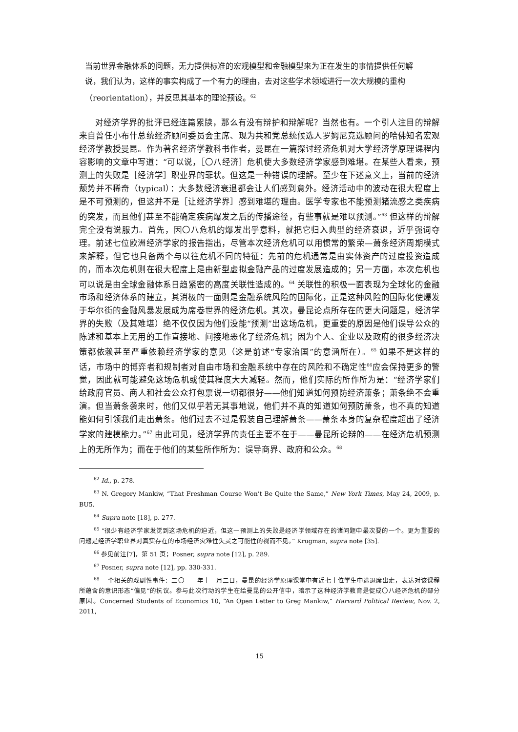当前世界金融体系的问题，无力提供标准的宏观模型和金融模型来为正在发生的事情提供任何解说，我们认为，这样的事实构成了一个有力的理由，去对这些学术领域进行一次大规模的重构（reorientation），并反思其基本的理论预设。<sup>62</sup>
对经济学界的批评已经连篇累牍，那么有没有辩护和辩解呢？当然也有。一个引人注目的辩解来自曾任小布什总统经济顾问委员会主席、现为共和党总统候选人罗姆尼竞选顾问的哈佛知名宏观经济学教授曼昆。作为著名经济学教科书作者，曼昆在一篇探讨经济危机对大学经济学原理课程内容影响的文章中写道：“可以说，［〇八经济］危机使大多数经济学家感到难堪。在某些人看来，预测上的失败是［经济学］职业界的罪状。但这是一种错误的理解。至少在下述意义上，当前的经济颓势并不稀奇（typical）：大多数经济衰退都会让人们感到意外。经济活动中的波动在很大程度上是不可预测的，但这并不是［让经济学界］感到难堪的理由。医学专家也不能预测猪流感之类疾病的突发，而且他们甚至不能确定疾病爆发之后的传播途径，有些事就是难以预测。”<sup>63</sup> 但这样的辩解完全没有说服力。首先，因〇八危机的爆发出乎意料，就把它归入典型的经济衰退，近乎强词夺理。前述七位欧洲经济学家的报告指出，尽管本次经济危机可以用惯常的繁荣—萧条经济周期模式来解释，但它也具备两个与以往危机不同的特征：先前的危机通常是由实体资产的过度投资造成的，而本次危机则在很大程度上是由新型虚拟金融产品的过度发展造成的；另一方面，本次危机也可以说是由全球金融体系日趋紧密的高度关联性造成的。<sup>64</sup> 关联性的积极一面表现为全球化的金融市场和经济体系的建立，其消极的一面则是金融系统风险的国际化，正是这种风险的国际化使爆发于华尔街的金融风暴发展成为席卷世界的经济危机。其次，曼昆论点所存在的更大问题是，经济学界的失败（及其难堪）绝不仅仅因为他们没能“预测”出这场危机，更重要的原因是他们误导公众的陈述和基本上无用的工作直接地、间接地恶化了经济危机；因为个人、企业以及政府的很多经济决策都依赖甚至严重依赖经济学家的意见（这是前述“专家治国”的意涵所在）。<sup>65</sup> 如果不是这样的话，市场中的博弈者和规制者对自由市场和金融系统中存在的风险和不确定性<sup>66</sup>应会保持更多的警觉，因此就可能避免这场危机或使其程度大大减轻。然而，他们实际的所作所为是：“经济学家们给政府官员、商人和社会公众打包票说一切都很好——他们知道如何预防经济萧条；萧条绝不会重演。但当萧条袭来时，他们又似乎若无其事地说，他们并不真的知道如何预防萧条，也不真的知道能如何引领我们走出萧条。他们过去不过是假装自己理解萧条——萧条本身的复杂程度超出了经济学家的建模能力。”<sup>67</sup> 由此可见，经济学界的责任主要不在于——曼昆所论辩的——在经济危机预测上的无所作为；而在于他们的某些所作所为：误导商界、政府和公众。<sup>68</sup>
<sup>62</sup> Id., p. 278.
<sup>63</sup> N. Gregory Mankiw, “That Freshman Course Won’t Be Quite the Same,” New York Times, May 24, 2009, p. BU5.
<sup>64</sup> Supra note [18], p. 277.
<sup>65</sup> “很少有经济学家发觉到这场危机的迫近，但这一预测上的失败是经济学领域存在的诸问题中最次要的一个。更为重要的问题是经济学职业界对真实存在的市场经济灾难性失灵之可能性的视而不见。” Krugman, supra note [35].
<sup>66</sup> 参见前注[7]，第 51 页；Posner, supra note [12], p. 289.
<sup>67</sup> Posner, supra note [12], pp. 330-331.
<sup>68</sup> 一个相关的戏剧性事件：二〇一一年十一月二日，曼昆的经济学原理课堂中有近七十位学生中途退席出走，表达对该课程所蕴含的意识形态“偏见”的抗议。参与此次行动的学生在给曼昆的公开信中，暗示了这种经济学教育是促成〇八经济危机的部分原因。Concerned Students of Economics 10, “An Open Letter to Greg Mankiw,” Harvard Political Review, Nov. 2, 2011,
15